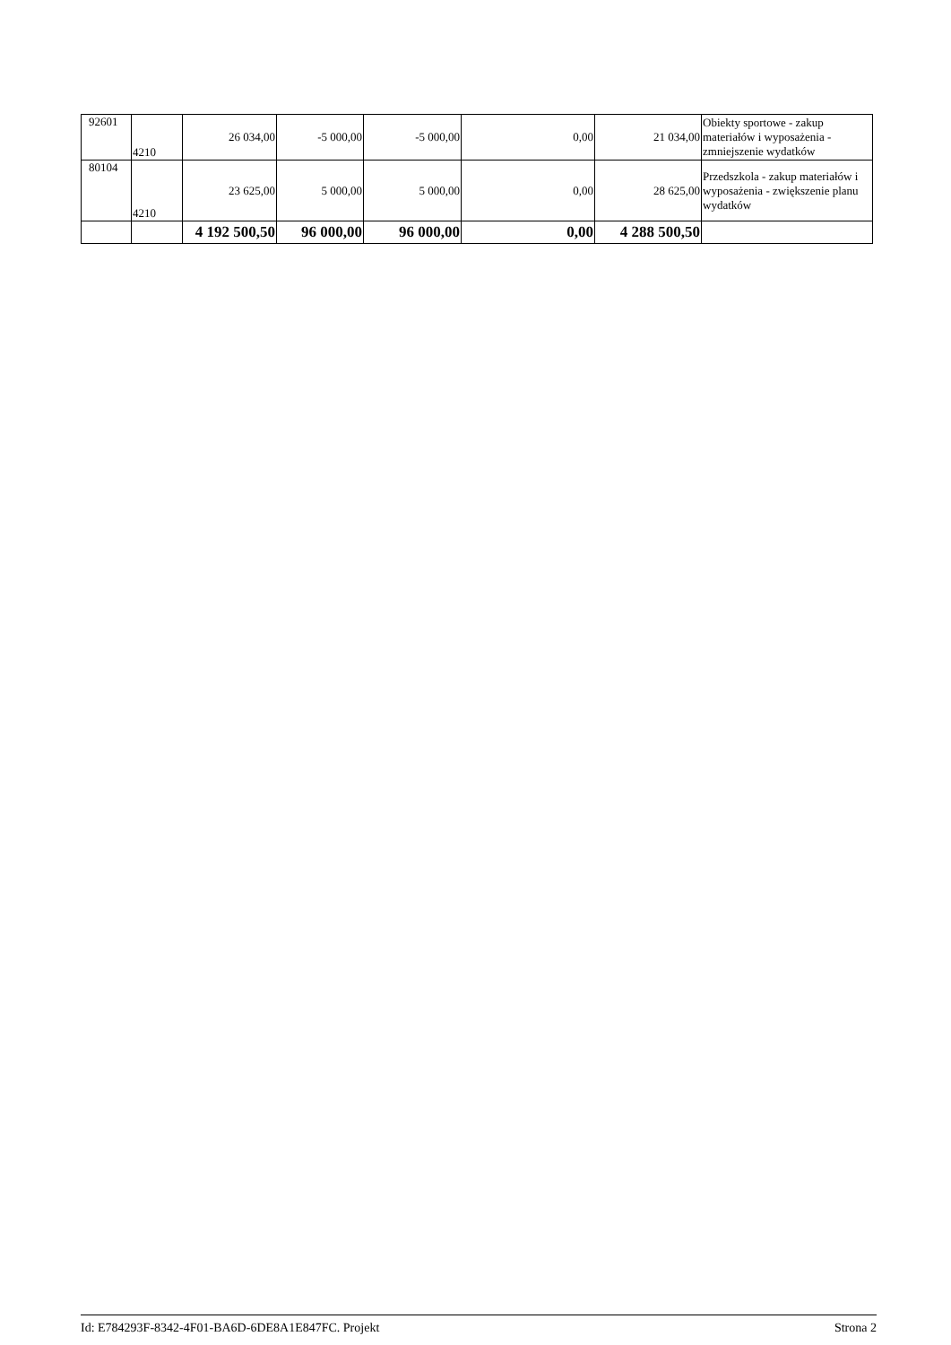| 92601 | 4210 | 26 034,00 | -5 000,00 | -5 000,00 | 0,00 | 21 034,00 | Obiekty sportowe - zakup materiałów i wyposażenia - zmniejszenie wydatków |
| 80104 | 4210 | 23 625,00 | 5 000,00 | 5 000,00 | 0,00 | 28 625,00 | Przedszkola - zakup materiałów i wyposażenia - zwiększenie planu wydatków |
| | | 4 192 500,50 | 96 000,00 | 96 000,00 | 0,00 | 4 288 500,50 | |
Id: E784293F-8342-4F01-BA6D-6DE8A1E847FC. Projekt Strona 2